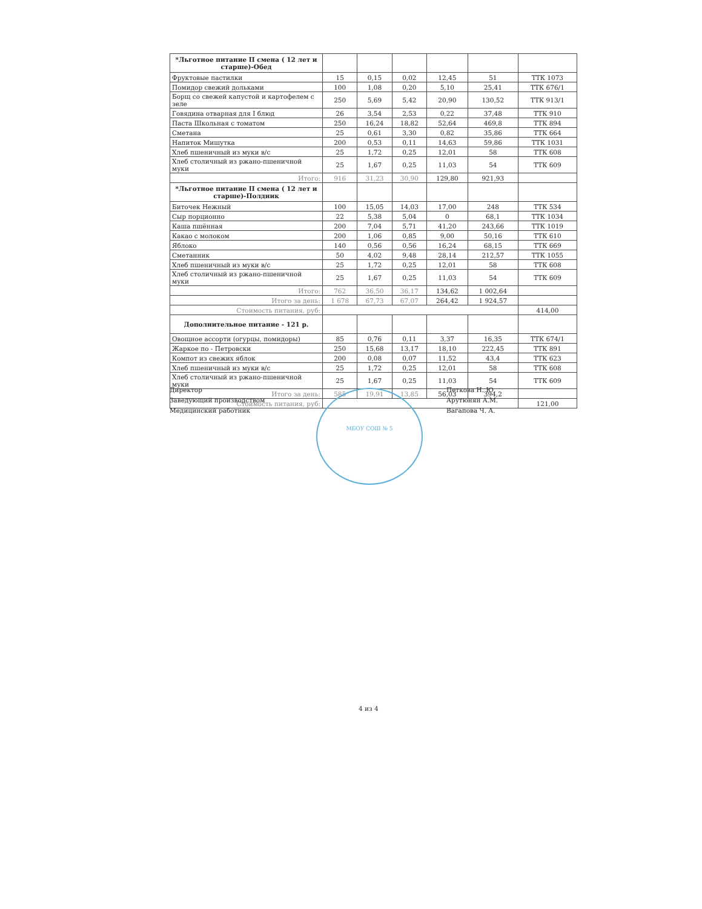| *Льготное питание II смена ( 12 лет и старше)-Обед | | | | | | |
| Фруктовые пастилки | 15 | 0,15 | 0,02 | 12,45 | 51 | ТТК 1073 |
| Помидор свежий дольками | 100 | 1,08 | 0,20 | 5,10 | 25,41 | ТТК 676/1 |
| Борщ со свежей капустой и картофелем с зеле | 250 | 5,69 | 5,42 | 20,90 | 130,52 | ТТК 913/1 |
| Говядина отварная для I блюд | 26 | 3,54 | 2,53 | 0,22 | 37,48 | ТТК 910 |
| Паста Школьная с томатом | 250 | 16,24 | 18,82 | 52,64 | 469,8 | ТТК 894 |
| Сметана | 25 | 0,61 | 3,30 | 0,82 | 35,86 | ТТК 664 |
| Напиток Мишутка | 200 | 0,53 | 0,11 | 14,63 | 59,86 | ТТК 1031 |
| Хлеб пшеничный из муки в/с | 25 | 1,72 | 0,25 | 12,01 | 58 | ТТК 608 |
| Хлеб столичный из ржано-пшеничной муки | 25 | 1,67 | 0,25 | 11,03 | 54 | ТТК 609 |
| Итого: | 916 | 31,23 | 30,90 | 129,80 | 921,93 | |
| *Льготное питание II смена ( 12 лет и старше)-Полдник | | | | | | |
| Биточек Нежный | 100 | 15,05 | 14,03 | 17,00 | 248 | ТТК 534 |
| Сыр порционно | 22 | 5,38 | 5,04 | 0 | 68,1 | ТТК 1034 |
| Каша пшённая | 200 | 7,04 | 5,71 | 41,20 | 243,66 | ТТК 1019 |
| Какао с молоком | 200 | 1,06 | 0,85 | 9,00 | 50,16 | ТТК 610 |
| Яблоко | 140 | 0,56 | 0,56 | 16,24 | 68,15 | ТТК 669 |
| Сметанник | 50 | 4,02 | 9,48 | 28,14 | 212,57 | ТТК 1055 |
| Хлеб пшеничный из муки в/с | 25 | 1,72 | 0,25 | 12,01 | 58 | ТТК 608 |
| Хлеб столичный из ржано-пшеничной муки | 25 | 1,67 | 0,25 | 11,03 | 54 | ТТК 609 |
| Итого: | 762 | 36,50 | 36,17 | 134,62 | 1 002,64 | |
| Итого за день: | 1 678 | 67,73 | 67,07 | 264,42 | 1 924,57 | |
| Стоимость питания, руб: | | | | | | 414,00 |
| Дополнительное питание - 121 р. | | | | | | |
| Овощное ассорти (огурцы, помидоры) | 85 | 0,76 | 0,11 | 3,37 | 16,35 | ТТК 674/1 |
| Жаркое по - Петровски | 250 | 15,68 | 13,17 | 18,10 | 222,45 | ТТК 891 |
| Компот из свежих яблок | 200 | 0,08 | 0,07 | 11,52 | 43,4 | ТТК 623 |
| Хлеб пшеничный из муки в/с | 25 | 1,72 | 0,25 | 12,01 | 58 | ТТК 608 |
| Хлеб столичный из ржано-пшеничной муки | 25 | 1,67 | 0,25 | 11,03 | 54 | ТТК 609 |
| Итого за день: | 585 | 19,91 | 13,85 | 56,03 | 394,2 | |
| Стоимость питания, руб: | | | | | | 121,00 |
Директор
Заведующий производством
Медицинский работник
МБОУ СОШ № 5
Петкова Н. Ю.
Арутюнян А.М.
Вагапова Ч. А.
4 из 4